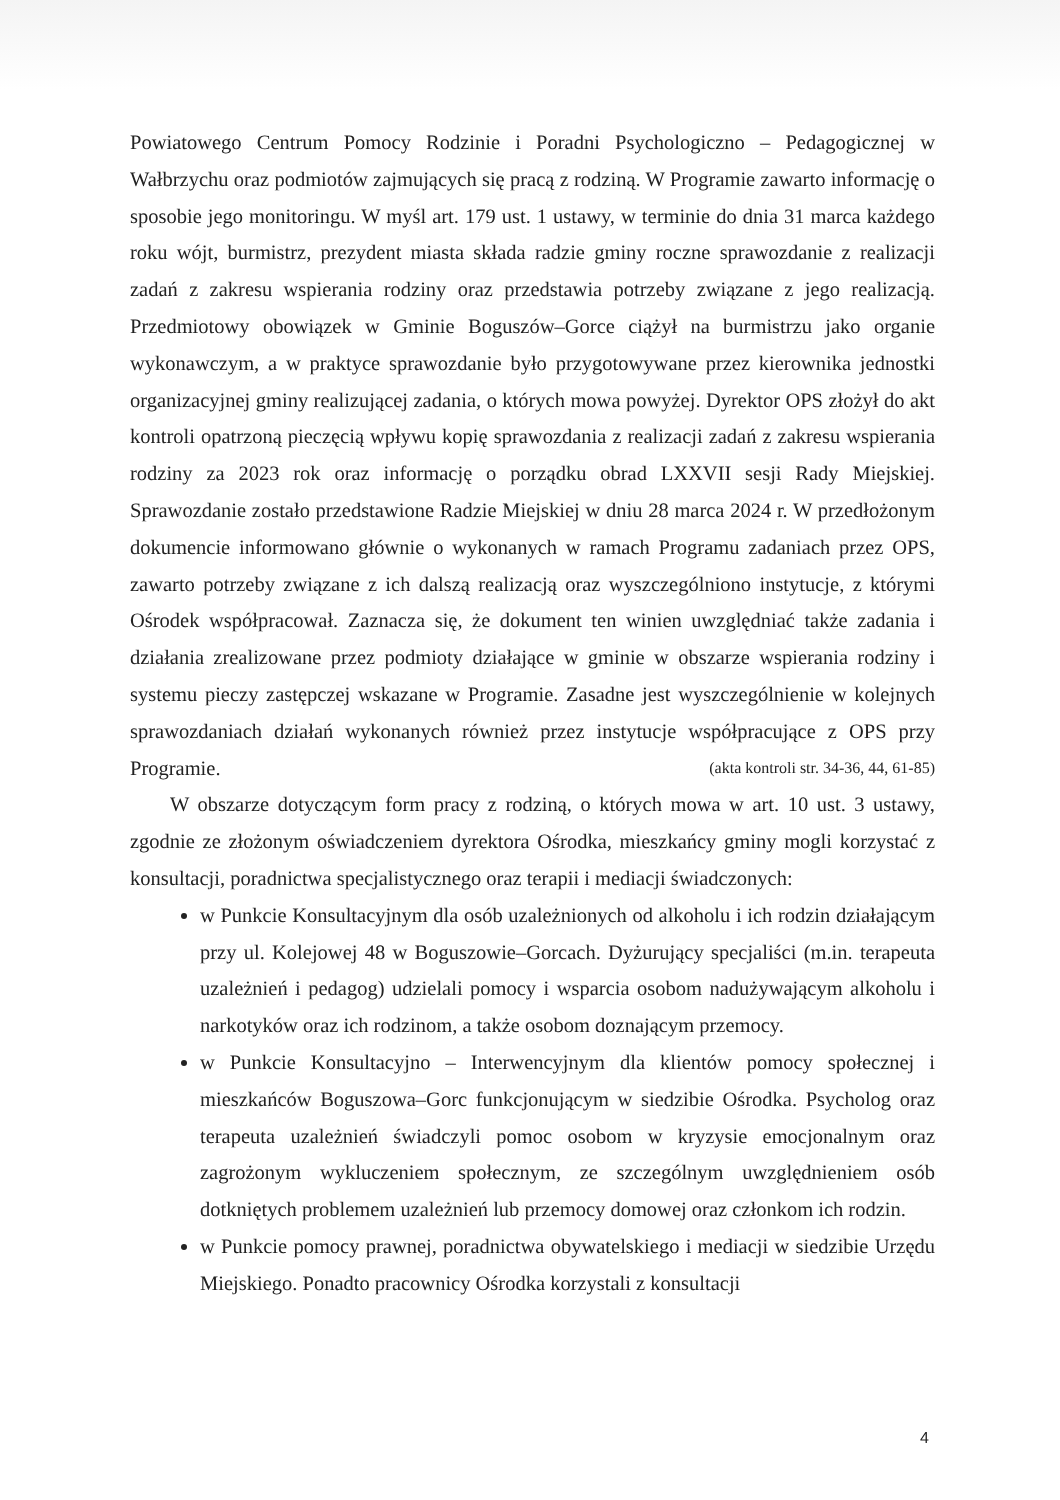Powiatowego Centrum Pomocy Rodzinie i Poradni Psychologiczno – Pedagogicznej w Wałbrzychu oraz podmiotów zajmujących się pracą z rodziną. W Programie zawarto informację o sposobie jego monitoringu. W myśl art. 179 ust. 1 ustawy, w terminie do dnia 31 marca każdego roku wójt, burmistrz, prezydent miasta składa radzie gminy roczne sprawozdanie z realizacji zadań z zakresu wspierania rodziny oraz przedstawia potrzeby związane z jego realizacją. Przedmiotowy obowiązek w Gminie Boguszów–Gorce ciążył na burmistrzu jako organie wykonawczym, a w praktyce sprawozdanie było przygotowywane przez kierownika jednostki organizacyjnej gminy realizującej zadania, o których mowa powyżej. Dyrektor OPS złożył do akt kontroli opatrzoną pieczęcią wpływu kopię sprawozdania z realizacji zadań z zakresu wspierania rodziny za 2023 rok oraz informację o porządku obrad LXXVII sesji Rady Miejskiej. Sprawozdanie zostało przedstawione Radzie Miejskiej w dniu 28 marca 2024 r. W przedłożonym dokumencie informowano głównie o wykonanych w ramach Programu zadaniach przez OPS, zawarto potrzeby związane z ich dalszą realizacją oraz wyszczególniono instytucje, z którymi Ośrodek współpracował. Zaznacza się, że dokument ten winien uwzględniać także zadania i działania zrealizowane przez podmioty działające w gminie w obszarze wspierania rodziny i systemu pieczy zastępczej wskazane w Programie. Zasadne jest wyszczególnienie w kolejnych sprawozdaniach działań wykonanych również przez instytucje współpracujące z OPS przy Programie. (akta kontroli str. 34-36, 44, 61-85)
W obszarze dotyczącym form pracy z rodziną, o których mowa w art. 10 ust. 3 ustawy, zgodnie ze złożonym oświadczeniem dyrektora Ośrodka, mieszkańcy gminy mogli korzystać z konsultacji, poradnictwa specjalistycznego oraz terapii i mediacji świadczonych:
w Punkcie Konsultacyjnym dla osób uzależnionych od alkoholu i ich rodzin działającym przy ul. Kolejowej 48 w Boguszowie–Gorcach. Dyżurujący specjaliści (m.in. terapeuta uzależnień i pedagog) udzielali pomocy i wsparcia osobom nadużywającym alkoholu i narkotyków oraz ich rodzinom, a także osobom doznającym przemocy.
w Punkcie Konsultacyjno – Interwencyjnym dla klientów pomocy społecznej i mieszkańców Boguszowa–Gorc funkcjonującym w siedzibie Ośrodka. Psycholog oraz terapeuta uzależnień świadczyli pomoc osobom w kryzysie emocjonalnym oraz zagrożonym wykluczeniem społecznym, ze szczególnym uwzględnieniem osób dotkniętych problemem uzależnień lub przemocy domowej oraz członkom ich rodzin.
w Punkcie pomocy prawnej, poradnictwa obywatelskiego i mediacji w siedzibie Urzędu Miejskiego. Ponadto pracownicy Ośrodka korzystali z konsultacji
4